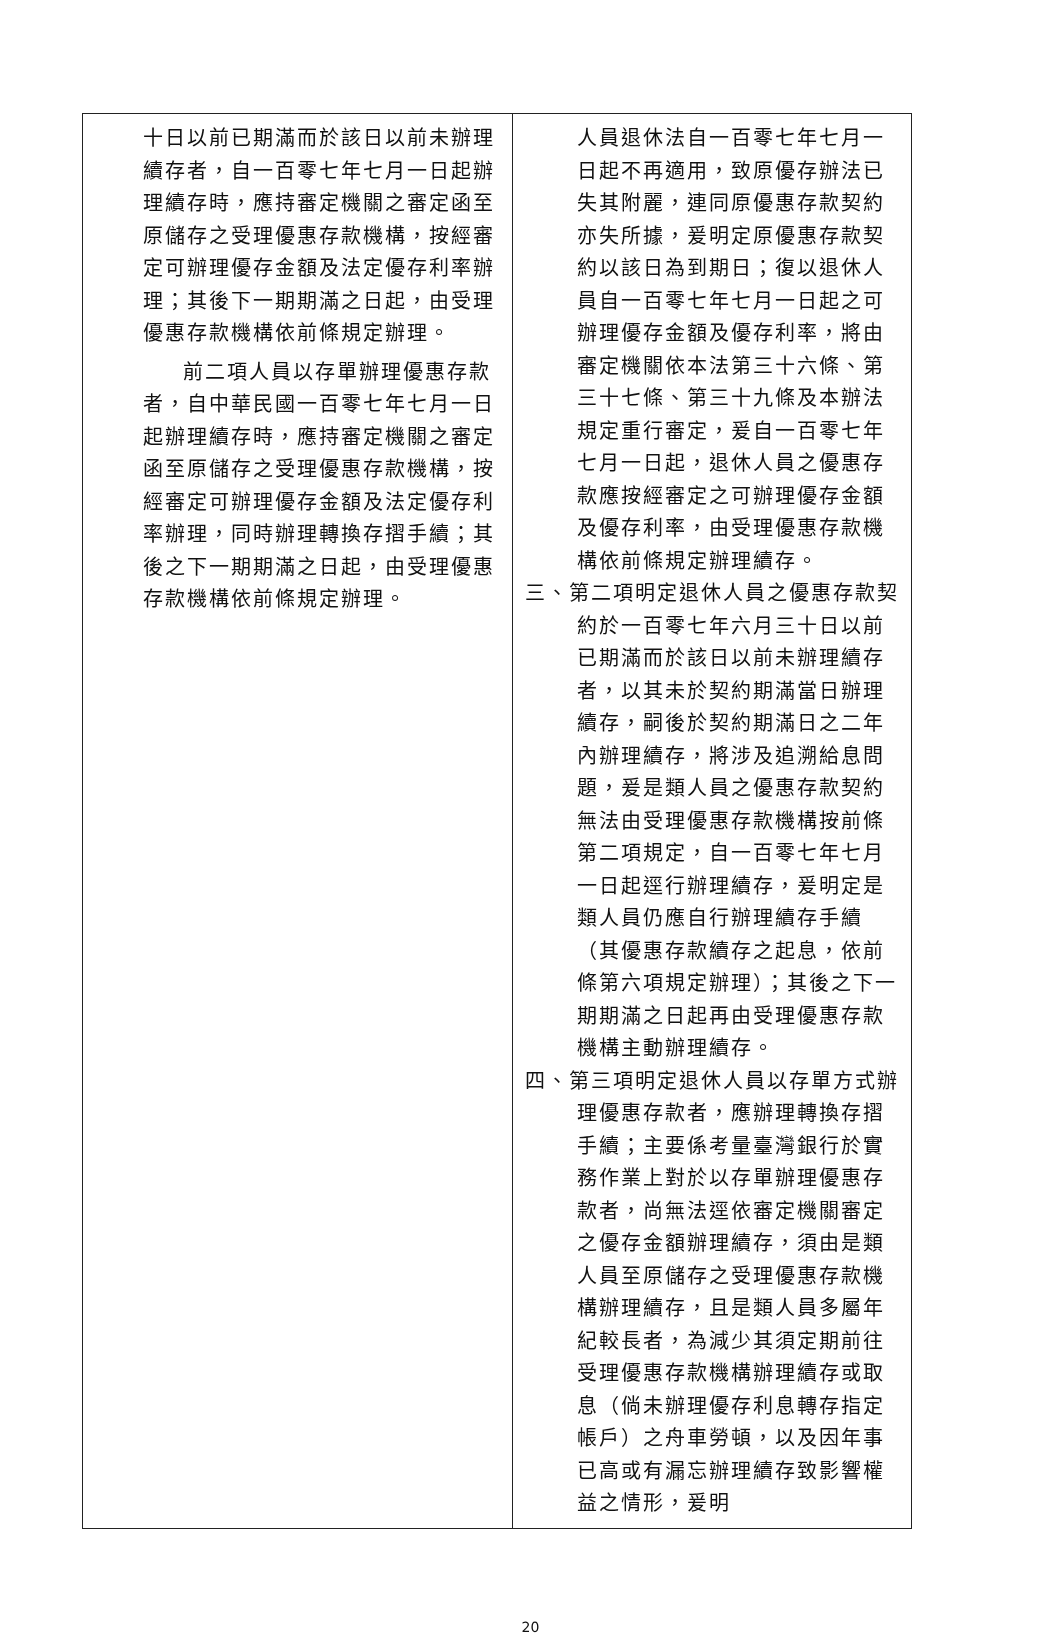| 十日以前已期滿而於該日以前未辦理續存者，自一百零七年七月一日起辦理續存時，應持審定機關之審定函至原儲存之受理優惠存款機構，按經審定可辦理優存金額及法定優存利率辦理；其後下一期期滿之日起，由受理優惠存款機構依前條規定辦理。 前二項人員以存單辦理優惠存款者，自中華民國一百零七年七月一日起辦理續存時，應持審定機關之審定函至原儲存之受理優惠存款機構，按經審定可辦理優存金額及法定優存利率辦理，同時辦理轉換存摺手續；其後之下一期期滿之日起，由受理優惠存款機構依前條規定辦理。 | 人員退休法自一百零七年七月一日起不再適用，致原優存辦法已失其附麗，連同原優惠存款契約亦失所據，爰明定原優惠存款契約以該日為到期日；復以退休人員自一百零七年七月一日起之可辦理優存金額及優存利率，將由審定機關依本法第三十六條、第三十七條、第三十九條及本辦法規定重行審定，爰自一百零七年七月一日起，退休人員之優惠存款應按經審定之可辦理優存金額及優存利率，由受理優惠存款機構依前條規定辦理續存。 三、第二項明定退休人員之優惠存款契約於一百零七年六月三十日以前已期滿而於該日以前未辦理續存者，以其未於契約期滿當日辦理續存，嗣後於契約期滿日之二年內辦理續存，將涉及追溯給息問題，爰是類人員之優惠存款契約無法由受理優惠存款機構按前條第二項規定，自一百零七年七月一日起逕行辦理續存，爰明定是類人員仍應自行辦理續存手續（其優惠存款續存之起息，依前條第六項規定辦理）；其後之下一期期滿之日起再由受理優惠存款機構主動辦理續存。 四、第三項明定退休人員以存單方式辦理優惠存款者，應辦理轉換存摺手續；主要係考量臺灣銀行於實務作業上對於以存單辦理優惠存款者，尚無法逕依審定機關審定之優存金額辦理續存，須由是類人員至原儲存之受理優惠存款機構辦理續存，且是類人員多屬年紀較長者，為減少其須定期前往受理優惠存款機構辦理續存或取息（倘未辦理優存利息轉存指定帳戶）之舟車勞頓，以及因年事已高或有漏忘辦理續存致影響權益之情形，爰明 |
20